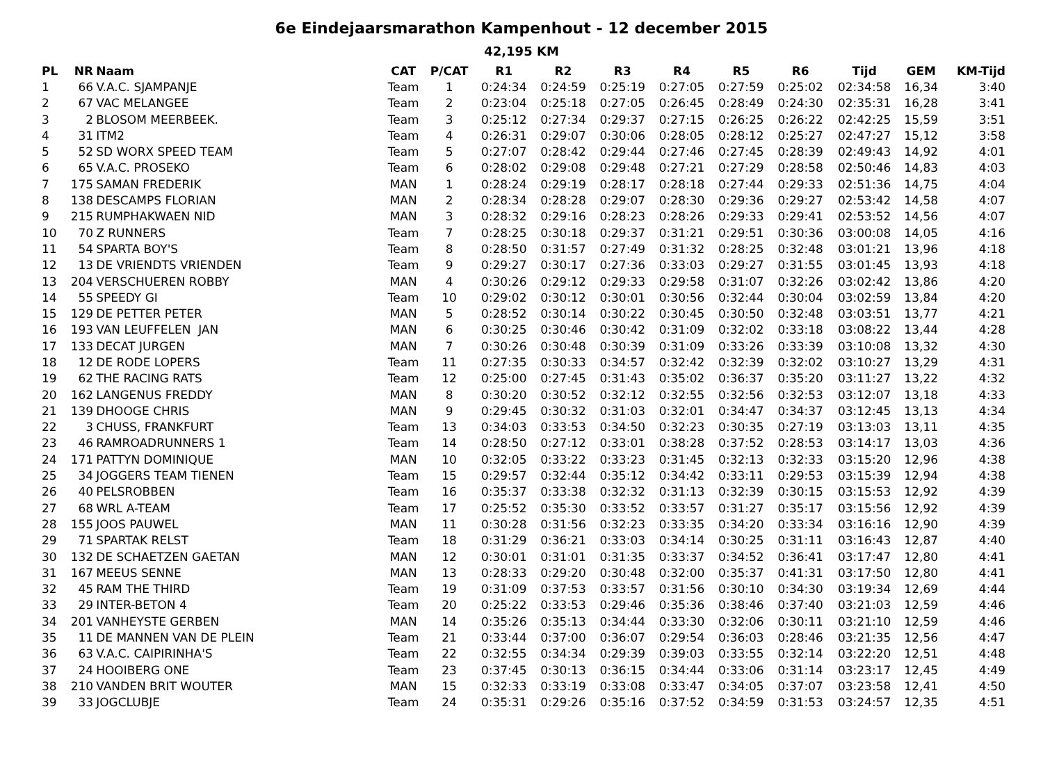6e Eindejaarsmarathon Kampenhout - 12 december 2015
42,195 KM
| PL | NR | Naam | CAT | P/CAT | R1 | R2 | R3 | R4 | R5 | R6 | Tijd | GEM | KM-Tijd |
| --- | --- | --- | --- | --- | --- | --- | --- | --- | --- | --- | --- | --- | --- |
| 1 | 66 | V.A.C. SJAMPANJE | Team | 1 | 0:24:34 | 0:24:59 | 0:25:19 | 0:27:05 | 0:27:59 | 0:25:02 | 02:34:58 | 16,34 | 3:40 |
| 2 | 67 | VAC MELANGEE | Team | 2 | 0:23:04 | 0:25:18 | 0:27:05 | 0:26:45 | 0:28:49 | 0:24:30 | 02:35:31 | 16,28 | 3:41 |
| 3 | 2 | BLOSOM MEERBEEK. | Team | 3 | 0:25:12 | 0:27:34 | 0:29:37 | 0:27:15 | 0:26:25 | 0:26:22 | 02:42:25 | 15,59 | 3:51 |
| 4 | 31 | ITM2 | Team | 4 | 0:26:31 | 0:29:07 | 0:30:06 | 0:28:05 | 0:28:12 | 0:25:27 | 02:47:27 | 15,12 | 3:58 |
| 5 | 52 | SD WORX SPEED TEAM | Team | 5 | 0:27:07 | 0:28:42 | 0:29:44 | 0:27:46 | 0:27:45 | 0:28:39 | 02:49:43 | 14,92 | 4:01 |
| 6 | 65 | V.A.C. PROSEKO | Team | 6 | 0:28:02 | 0:29:08 | 0:29:48 | 0:27:21 | 0:27:29 | 0:28:58 | 02:50:46 | 14,83 | 4:03 |
| 7 | 175 | SAMAN FREDERIK | MAN | 1 | 0:28:24 | 0:29:19 | 0:28:17 | 0:28:18 | 0:27:44 | 0:29:33 | 02:51:36 | 14,75 | 4:04 |
| 8 | 138 | DESCAMPS FLORIAN | MAN | 2 | 0:28:34 | 0:28:28 | 0:29:07 | 0:28:30 | 0:29:36 | 0:29:27 | 02:53:42 | 14,58 | 4:07 |
| 9 | 215 | RUMPHAKWAEN NID | MAN | 3 | 0:28:32 | 0:29:16 | 0:28:23 | 0:28:26 | 0:29:33 | 0:29:41 | 02:53:52 | 14,56 | 4:07 |
| 10 | 70 | Z RUNNERS | Team | 7 | 0:28:25 | 0:30:18 | 0:29:37 | 0:31:21 | 0:29:51 | 0:30:36 | 03:00:08 | 14,05 | 4:16 |
| 11 | 54 | SPARTA BOY'S | Team | 8 | 0:28:50 | 0:31:57 | 0:27:49 | 0:31:32 | 0:28:25 | 0:32:48 | 03:01:21 | 13,96 | 4:18 |
| 12 | 13 | DE VRIENDTS VRIENDEN | Team | 9 | 0:29:27 | 0:30:17 | 0:27:36 | 0:33:03 | 0:29:27 | 0:31:55 | 03:01:45 | 13,93 | 4:18 |
| 13 | 204 | VERSCHUEREN ROBBY | MAN | 4 | 0:30:26 | 0:29:12 | 0:29:33 | 0:29:58 | 0:31:07 | 0:32:26 | 03:02:42 | 13,86 | 4:20 |
| 14 | 55 | SPEEDY GI | Team | 10 | 0:29:02 | 0:30:12 | 0:30:01 | 0:30:56 | 0:32:44 | 0:30:04 | 03:02:59 | 13,84 | 4:20 |
| 15 | 129 | DE PETTER PETER | MAN | 5 | 0:28:52 | 0:30:14 | 0:30:22 | 0:30:45 | 0:30:50 | 0:32:48 | 03:03:51 | 13,77 | 4:21 |
| 16 | 193 | VAN LEUFFELEN JAN | MAN | 6 | 0:30:25 | 0:30:46 | 0:30:42 | 0:31:09 | 0:32:02 | 0:33:18 | 03:08:22 | 13,44 | 4:28 |
| 17 | 133 | DECAT JURGEN | MAN | 7 | 0:30:26 | 0:30:48 | 0:30:39 | 0:31:09 | 0:33:26 | 0:33:39 | 03:10:08 | 13,32 | 4:30 |
| 18 | 12 | DE RODE LOPERS | Team | 11 | 0:27:35 | 0:30:33 | 0:34:57 | 0:32:42 | 0:32:39 | 0:32:02 | 03:10:27 | 13,29 | 4:31 |
| 19 | 62 | THE RACING RATS | Team | 12 | 0:25:00 | 0:27:45 | 0:31:43 | 0:35:02 | 0:36:37 | 0:35:20 | 03:11:27 | 13,22 | 4:32 |
| 20 | 162 | LANGENUS FREDDY | MAN | 8 | 0:30:20 | 0:30:52 | 0:32:12 | 0:32:55 | 0:32:56 | 0:32:53 | 03:12:07 | 13,18 | 4:33 |
| 21 | 139 | DHOOGE CHRIS | MAN | 9 | 0:29:45 | 0:30:32 | 0:31:03 | 0:32:01 | 0:34:47 | 0:34:37 | 03:12:45 | 13,13 | 4:34 |
| 22 | 3 | CHUSS, FRANKFURT | Team | 13 | 0:34:03 | 0:33:53 | 0:34:50 | 0:32:23 | 0:30:35 | 0:27:19 | 03:13:03 | 13,11 | 4:35 |
| 23 | 46 | RAMROADRUNNERS 1 | Team | 14 | 0:28:50 | 0:27:12 | 0:33:01 | 0:38:28 | 0:37:52 | 0:28:53 | 03:14:17 | 13,03 | 4:36 |
| 24 | 171 | PATTYN DOMINIQUE | MAN | 10 | 0:32:05 | 0:33:22 | 0:33:23 | 0:31:45 | 0:32:13 | 0:32:33 | 03:15:20 | 12,96 | 4:38 |
| 25 | 34 | JOGGERS TEAM TIENEN | Team | 15 | 0:29:57 | 0:32:44 | 0:35:12 | 0:34:42 | 0:33:11 | 0:29:53 | 03:15:39 | 12,94 | 4:38 |
| 26 | 40 | PELSROBBEN | Team | 16 | 0:35:37 | 0:33:38 | 0:32:32 | 0:31:13 | 0:32:39 | 0:30:15 | 03:15:53 | 12,92 | 4:39 |
| 27 | 68 | WRL A-TEAM | Team | 17 | 0:25:52 | 0:35:30 | 0:33:52 | 0:33:57 | 0:31:27 | 0:35:17 | 03:15:56 | 12,92 | 4:39 |
| 28 | 155 | JOOS PAUWEL | MAN | 11 | 0:30:28 | 0:31:56 | 0:32:23 | 0:33:35 | 0:34:20 | 0:33:34 | 03:16:16 | 12,90 | 4:39 |
| 29 | 71 | SPARTAK RELST | Team | 18 | 0:31:29 | 0:36:21 | 0:33:03 | 0:34:14 | 0:30:25 | 0:31:11 | 03:16:43 | 12,87 | 4:40 |
| 30 | 132 | DE SCHAETZEN GAETAN | MAN | 12 | 0:30:01 | 0:31:01 | 0:31:35 | 0:33:37 | 0:34:52 | 0:36:41 | 03:17:47 | 12,80 | 4:41 |
| 31 | 167 | MEEUS SENNE | MAN | 13 | 0:28:33 | 0:29:20 | 0:30:48 | 0:32:00 | 0:35:37 | 0:41:31 | 03:17:50 | 12,80 | 4:41 |
| 32 | 45 | RAM THE THIRD | Team | 19 | 0:31:09 | 0:37:53 | 0:33:57 | 0:31:56 | 0:30:10 | 0:34:30 | 03:19:34 | 12,69 | 4:44 |
| 33 | 29 | INTER-BETON 4 | Team | 20 | 0:25:22 | 0:33:53 | 0:29:46 | 0:35:36 | 0:38:46 | 0:37:40 | 03:21:03 | 12,59 | 4:46 |
| 34 | 201 | VANHEYSTE GERBEN | MAN | 14 | 0:35:26 | 0:35:13 | 0:34:44 | 0:33:30 | 0:32:06 | 0:30:11 | 03:21:10 | 12,59 | 4:46 |
| 35 | 11 | DE MANNEN VAN DE PLEIN | Team | 21 | 0:33:44 | 0:37:00 | 0:36:07 | 0:29:54 | 0:36:03 | 0:28:46 | 03:21:35 | 12,56 | 4:47 |
| 36 | 63 | V.A.C. CAIPIRINHA'S | Team | 22 | 0:32:55 | 0:34:34 | 0:29:39 | 0:39:03 | 0:33:55 | 0:32:14 | 03:22:20 | 12,51 | 4:48 |
| 37 | 24 | HOOIBERG ONE | Team | 23 | 0:37:45 | 0:30:13 | 0:36:15 | 0:34:44 | 0:33:06 | 0:31:14 | 03:23:17 | 12,45 | 4:49 |
| 38 | 210 | VANDEN BRIT WOUTER | MAN | 15 | 0:32:33 | 0:33:19 | 0:33:08 | 0:33:47 | 0:34:05 | 0:37:07 | 03:23:58 | 12,41 | 4:50 |
| 39 | 33 | JOGCLUBJE | Team | 24 | 0:35:31 | 0:29:26 | 0:35:16 | 0:37:52 | 0:34:59 | 0:31:53 | 03:24:57 | 12,35 | 4:51 |